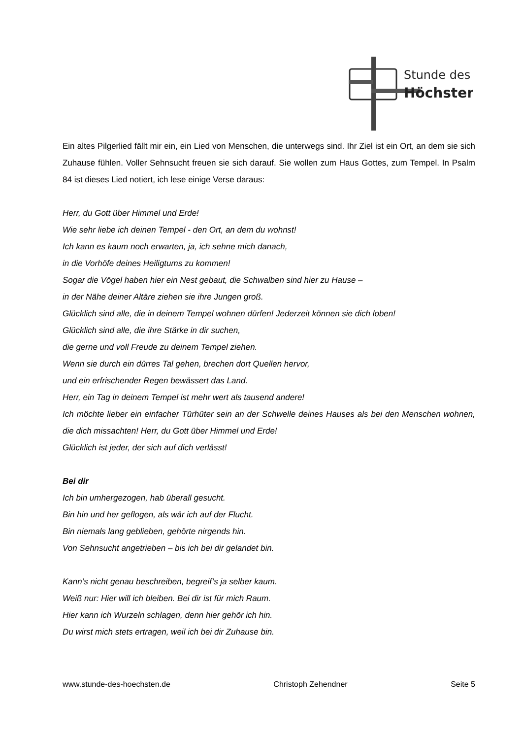Stunde des
Höchsten
Ein altes Pilgerlied fällt mir ein, ein Lied von Menschen, die unterwegs sind. Ihr Ziel ist ein Ort, an dem sie sich Zuhause fühlen. Voller Sehnsucht freuen sie sich darauf. Sie wollen zum Haus Gottes, zum Tempel. In Psalm 84 ist dieses Lied notiert, ich lese einige Verse daraus:
Herr, du Gott über Himmel und Erde!
Wie sehr liebe ich deinen Tempel - den Ort, an dem du wohnst!
Ich kann es kaum noch erwarten, ja, ich sehne mich danach,
in die Vorhöfe deines Heiligtums zu kommen!
Sogar die Vögel haben hier ein Nest gebaut, die Schwalben sind hier zu Hause –
in der Nähe deiner Altäre ziehen sie ihre Jungen groß.
Glücklich sind alle, die in deinem Tempel wohnen dürfen! Jederzeit können sie dich loben!
Glücklich sind alle, die ihre Stärke in dir suchen,
die gerne und voll Freude zu deinem Tempel ziehen.
Wenn sie durch ein dürres Tal gehen, brechen dort Quellen hervor,
und ein erfrischender Regen bewässert das Land.
Herr, ein Tag in deinem Tempel ist mehr wert als tausend andere!
Ich möchte lieber ein einfacher Türhüter sein an der Schwelle deines Hauses als bei den Menschen wohnen, die dich missachten! Herr, du Gott über Himmel und Erde!
Glücklich ist jeder, der sich auf dich verlässt!
Bei dir
Ich bin umhergezogen, hab überall gesucht.
Bin hin und her geflogen, als wär ich auf der Flucht.
Bin niemals lang geblieben, gehörte nirgends hin.
Von Sehnsucht angetrieben – bis ich bei dir gelandet bin.
Kann’s nicht genau beschreiben, begreif’s ja selber kaum.
Weiß nur: Hier will ich bleiben. Bei dir ist für mich Raum.
Hier kann ich Wurzeln schlagen, denn hier gehör ich hin.
Du wirst mich stets ertragen, weil ich bei dir Zuhause bin.
www.stunde-des-hoechsten.de Christoph Zehendner Seite 5